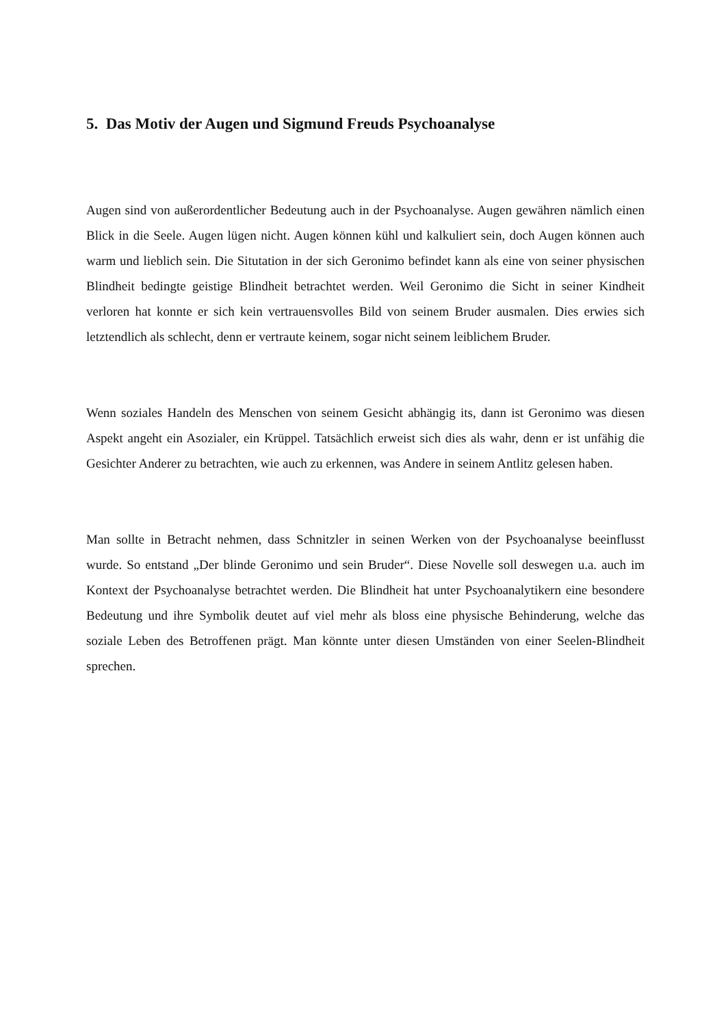5. Das Motiv der Augen und Sigmund Freuds Psychoanalyse
Augen sind von außerordentlicher Bedeutung auch in der Psychoanalyse. Augen gewähren nämlich einen Blick in die Seele. Augen lügen nicht. Augen können kühl und kalkuliert sein, doch Augen können auch warm und lieblich sein. Die Situtation in der sich Geronimo befindet kann als eine von seiner physischen Blindheit bedingte geistige Blindheit betrachtet werden. Weil Geronimo die Sicht in seiner Kindheit verloren hat konnte er sich kein vertrauensvolles Bild von seinem Bruder ausmalen. Dies erwies sich letztendlich als schlecht, denn er vertraute keinem, sogar nicht seinem leiblichem Bruder.
Wenn soziales Handeln des Menschen von seinem Gesicht abhängig its, dann ist Geronimo was diesen Aspekt angeht ein Asozialer, ein Krüppel. Tatsächlich erweist sich dies als wahr, denn er ist unfähig die Gesichter Anderer zu betrachten, wie auch zu erkennen, was Andere in seinem Antlitz gelesen haben.
Man sollte in Betracht nehmen, dass Schnitzler in seinen Werken von der Psychoanalyse beeinflusst wurde. So entstand „Der blinde Geronimo und sein Bruder“. Diese Novelle soll deswegen u.a. auch im Kontext der Psychoanalyse betrachtet werden. Die Blindheit hat unter Psychoanalytikern eine besondere Bedeutung und ihre Symbolik deutet auf viel mehr als bloss eine physische Behinderung, welche das soziale Leben des Betroffenen prägt. Man könnte unter diesen Umständen von einer Seelen-Blindheit sprechen.